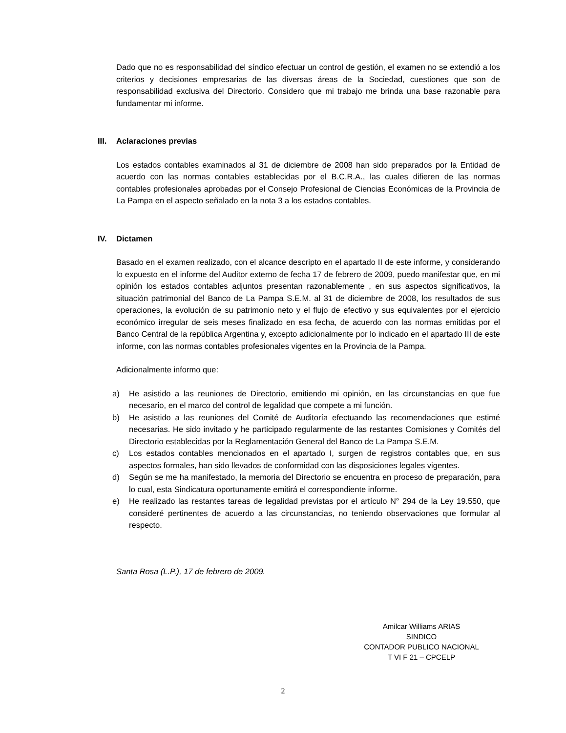Dado que no es responsabilidad del síndico efectuar un control de gestión, el examen no se extendió a los criterios y decisiones empresarias de las diversas áreas de la Sociedad, cuestiones que son de responsabilidad exclusiva del Directorio. Considero que mi trabajo me brinda una base razonable para fundamentar mi informe.
III. Aclaraciones previas
Los estados contables examinados al 31 de diciembre de 2008 han sido preparados por la Entidad de acuerdo con las normas contables establecidas por el B.C.R.A., las cuales difieren de las normas contables profesionales aprobadas por el Consejo Profesional de Ciencias Económicas de la Provincia de La Pampa en el aspecto señalado en la nota 3 a los estados contables.
IV. Dictamen
Basado en el examen realizado, con el alcance descripto en el apartado II de este informe, y considerando lo expuesto en el informe del Auditor externo de fecha 17 de febrero de 2009, puedo manifestar que, en mi opinión los estados contables adjuntos presentan razonablemente , en sus aspectos significativos, la situación patrimonial del Banco de La Pampa S.E.M. al 31 de diciembre de 2008, los resultados de sus operaciones, la evolución de su patrimonio neto y el flujo de efectivo y sus equivalentes por el ejercicio económico irregular de seis meses finalizado en esa fecha, de acuerdo con las normas emitidas por el Banco Central de la república Argentina y, excepto adicionalmente por lo indicado en el apartado III de este informe, con las normas contables profesionales vigentes en la Provincia de la Pampa.
Adicionalmente informo que:
a) He asistido a las reuniones de Directorio, emitiendo mi opinión, en las circunstancias en que fue necesario, en el marco del control de legalidad que compete a mi función.
b) He asistido a las reuniones del Comité de Auditoría efectuando las recomendaciones que estimé necesarias. He sido invitado y he participado regularmente de las restantes Comisiones y Comités del Directorio establecidas por la Reglamentación General del Banco de La Pampa S.E.M.
c) Los estados contables mencionados en el apartado I, surgen de registros contables que, en sus aspectos formales, han sido llevados de conformidad con las disposiciones legales vigentes.
d) Según se me ha manifestado, la memoria del Directorio se encuentra en proceso de preparación, para lo cual, esta Sindicatura oportunamente emitirá el correspondiente informe.
e) He realizado las restantes tareas de legalidad previstas por el artículo N° 294 de la Ley 19.550, que consideré pertinentes de acuerdo a las circunstancias, no teniendo observaciones que formular al respecto.
Santa Rosa (L.P.), 17 de febrero de 2009.
Amilcar Williams ARIAS
SINDICO
CONTADOR PUBLICO NACIONAL
T VI F 21 – CPCELP
2